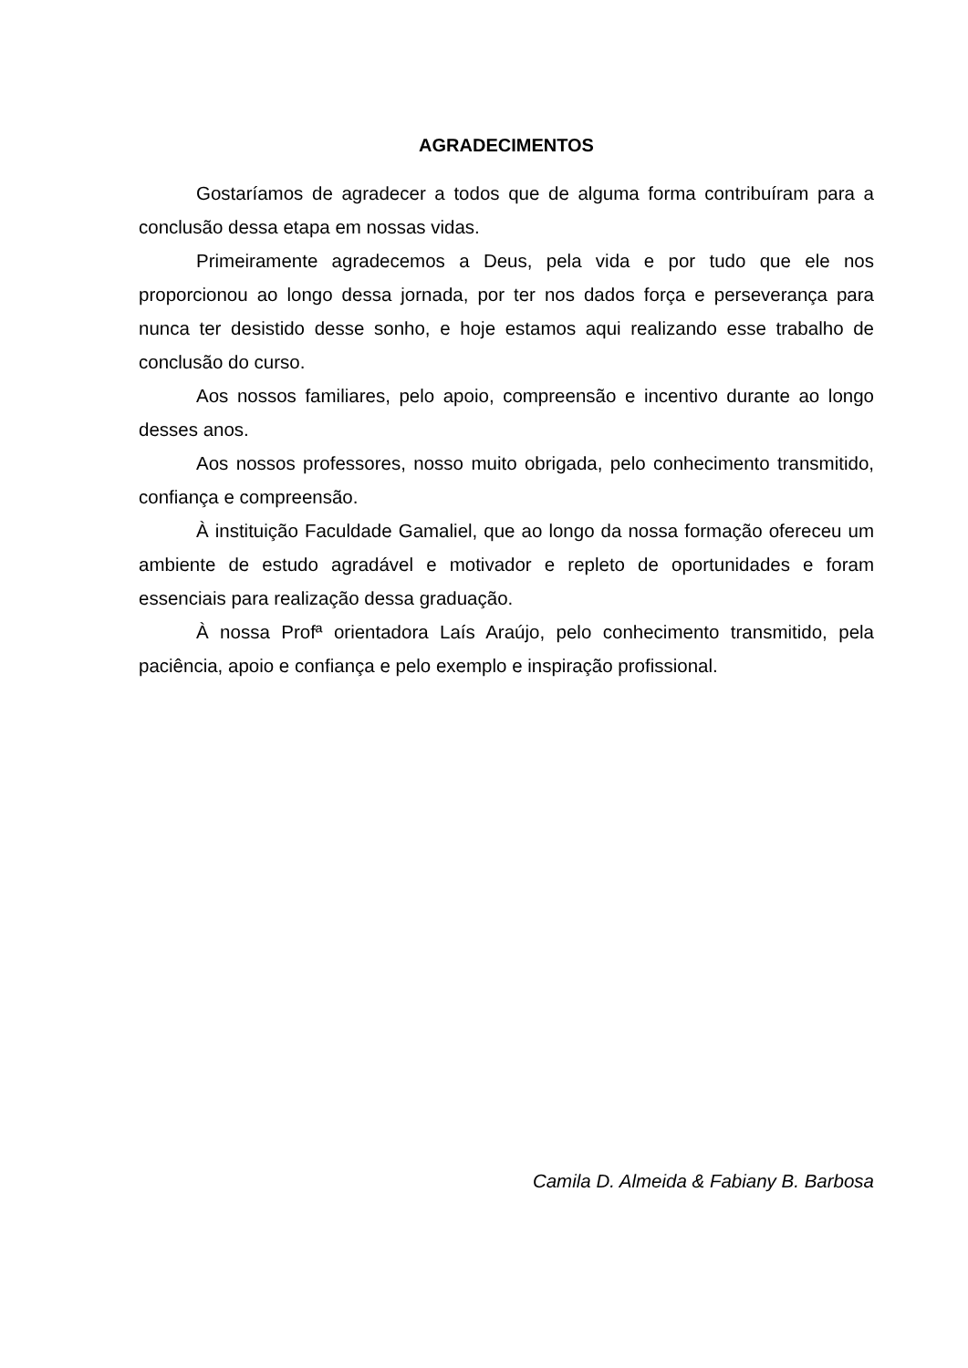AGRADECIMENTOS
Gostaríamos de agradecer a todos que de alguma forma contribuíram para a conclusão dessa etapa em nossas vidas.
Primeiramente agradecemos a Deus, pela vida e por tudo que ele nos proporcionou ao longo dessa jornada, por ter nos dados força e perseverança para nunca ter desistido desse sonho, e hoje estamos aqui realizando esse trabalho de conclusão do curso.
Aos nossos familiares, pelo apoio, compreensão e incentivo durante ao longo desses anos.
Aos nossos professores, nosso muito obrigada, pelo conhecimento transmitido, confiança e compreensão.
À instituição Faculdade Gamaliel, que ao longo da nossa formação ofereceu um ambiente de estudo agradável e motivador e repleto de oportunidades e foram essenciais para realização dessa graduação.
À nossa Profª orientadora Laís Araújo, pelo conhecimento transmitido, pela paciência, apoio e confiança e pelo exemplo e inspiração profissional.
Camila D. Almeida & Fabiany B. Barbosa